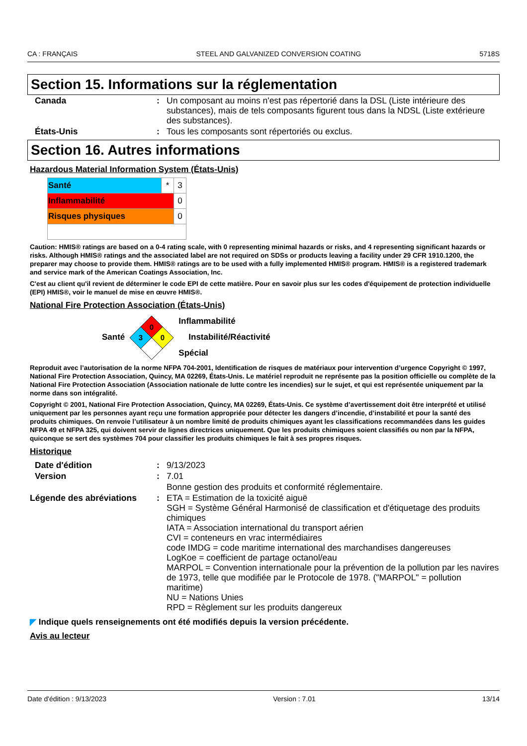CA : FRANÇAIS STEEL AND GALVANIZED CONVERSION COATING 5718S
Section 15. Informations sur la réglementation
| Canada | : | Un composant au moins n'est pas répertorié dans la DSL (Liste intérieure des substances), mais de tels composants figurent tous dans la NDSL (Liste extérieure des substances). |
| États-Unis | : | Tous les composants sont répertoriés ou exclus. |
Section 16. Autres informations
Hazardous Material Information System (États-Unis)
| Santé | * | 3 |
| Inflammabilité | | 0 |
| Risques physiques | | 0 |
Caution: HMIS® ratings are based on a 0-4 rating scale, with 0 representing minimal hazards or risks, and 4 representing significant hazards or risks. Although HMIS® ratings and the associated label are not required on SDSs or products leaving a facility under 29 CFR 1910.1200, the preparer may choose to provide them. HMIS® ratings are to be used with a fully implemented HMIS® program. HMIS® is a registered trademark and service mark of the American Coatings Association, Inc.
C'est au client qu'il revient de déterminer le code EPI de cette matière. Pour en savoir plus sur les codes d'équipement de protection individuelle (EPI) HMIS®, voir le manuel de mise en œuvre HMIS®.
National Fire Protection Association (États-Unis)
Santé
0
3
0
Inflammabilité
Instabilité/Réactivité
Spécial
Reproduit avec l’autorisation de la norme NFPA 704-2001, Identification de risques de matériaux pour intervention d’urgence Copyright © 1997, National Fire Protection Association, Quincy, MA 02269, États-Unis. Le matériel reproduit ne représente pas la position officielle ou complète de la National Fire Protection Association (Association nationale de lutte contre les incendies) sur le sujet, et qui est représentée uniquement par la norme dans son intégralité.
Copyright © 2001, National Fire Protection Association, Quincy, MA 02269, États-Unis. Ce système d’avertissement doit être interprété et utilisé uniquement par les personnes ayant reçu une formation appropriée pour détecter les dangers d’incendie, d’instabilité et pour la santé des produits chimiques. On renvoie l’utilisateur à un nombre limité de produits chimiques ayant les classifications recommandées dans les guides NFPA 49 et NFPA 325, qui doivent servir de lignes directrices uniquement. Que les produits chimiques soient classifiés ou non par la NFPA, quiconque se sert des systèmes 704 pour classifier les produits chimiques le fait à ses propres risques.
Historique
| Date d'édition | : | 9/13/2023 |
| Version | : | 7.01 |
| | | Bonne gestion des produits et conformité réglementaire. |
| Légende des abréviations | : | ETA = Estimation de la toxicité aiguë SGH = Système Général Harmonisé de classification et d'étiquetage des produits chimiques IATA = Association international du transport aérien CVI = conteneurs en vrac intermédiaires code IMDG = code maritime international des marchandises dangereuses LogKoe = coefficient de partage octanol/eau MARPOL = Convention internationale pour la prévention de la pollution par les navires de 1973, telle que modifiée par le Protocole de 1978. ("MARPOL" = pollution maritime) NU = Nations Unies RPD = Règlement sur les produits dangereux |
◤ Indique quels renseignements ont été modifiés depuis la version précédente.
Avis au lecteur
Date d'édition : 9/13/2023 Version : 7.01 13/14